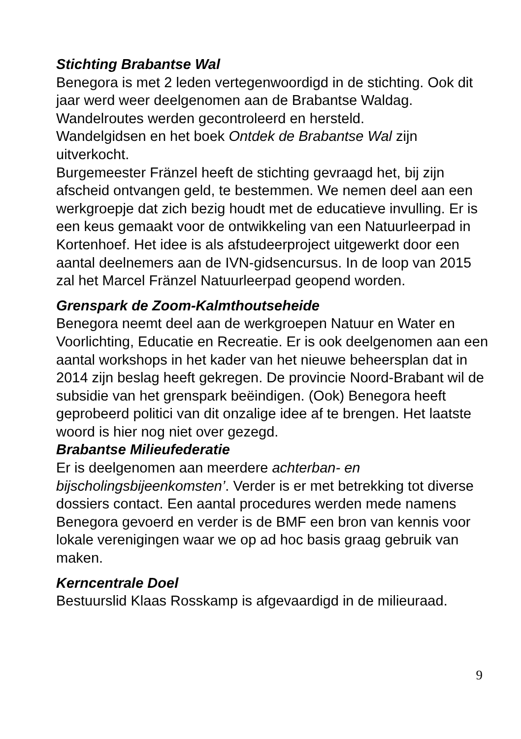Stichting Brabantse Wal
Benegora is met 2 leden vertegenwoordigd in de stichting. Ook dit jaar werd weer deelgenomen aan de Brabantse Waldag.
Wandelroutes werden gecontroleerd en hersteld.
Wandelgidsen en het boek Ontdek de Brabantse Wal zijn uitverkocht.
Burgemeester Fränzel heeft de stichting gevraagd het, bij zijn afscheid ontvangen geld, te bestemmen. We nemen deel aan een werkgroepje dat zich bezig houdt met de educatieve invulling. Er is een keus gemaakt voor de ontwikkeling van een Natuurleerpad in Kortenhoef. Het idee is als afstudeerproject uitgewerkt door een aantal deelnemers aan de IVN-gidsencursus. In de loop van 2015 zal het Marcel Fränzel Natuurleerpad geopend worden.
Grenspark de Zoom-Kalmthoutseheide
Benegora neemt deel aan de werkgroepen Natuur en Water en Voorlichting, Educatie en Recreatie. Er is ook deelgenomen aan een aantal workshops in het kader van het nieuwe beheersplan dat in 2014 zijn beslag heeft gekregen. De provincie Noord-Brabant wil de subsidie van het grenspark beëindigen. (Ook) Benegora heeft geprobeerd politici van dit onzalige idee af te brengen. Het laatste woord is hier nog niet over gezegd.
Brabantse Milieufederatie
Er is deelgenomen aan meerdere achterban- en bijscholingsbijeenkomsten’. Verder is er met betrekking tot diverse dossiers contact. Een aantal procedures werden mede namens Benegora gevoerd en verder is de BMF een bron van kennis voor lokale verenigingen waar we op ad hoc basis graag gebruik van maken.
Kerncentrale Doel
Bestuurslid Klaas Rosskamp is afgevaardigd in de milieuraad.
9